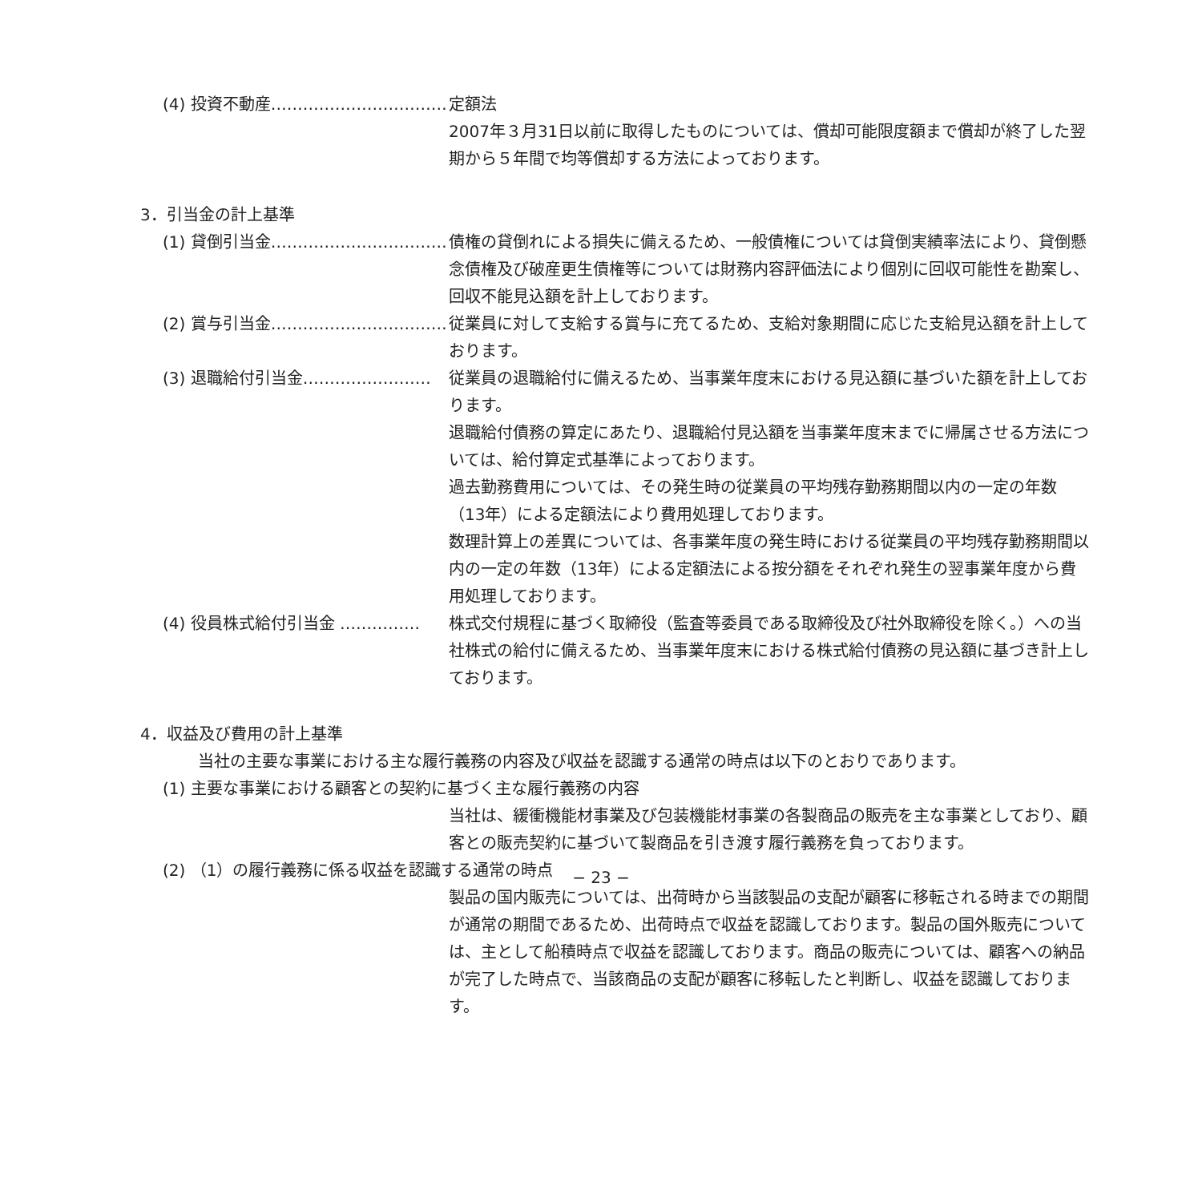(4) 投資不動産…………………………… 定額法
2007年３月31日以前に取得したものについては、償却可能限度額まで償却が終了した翌期から５年間で均等償却する方法によっております。
3．引当金の計上基準
(1) 貸倒引当金…………………………… 債権の貸倒れによる損失に備えるため、一般債権については貸倒実績率法により、貸倒懸念債権及び破産更生債権等については財務内容評価法により個別に回収可能性を勘案し、回収不能見込額を計上しております。
(2) 賞与引当金…………………………… 従業員に対して支給する賞与に充てるため、支給対象期間に応じた支給見込額を計上しております。
(3) 退職給付引当金…………………… 従業員の退職給付に備えるため、当事業年度末における見込額に基づいた額を計上しております。
退職給付債務の算定にあたり、退職給付見込額を当事業年度末までに帰属させる方法については、給付算定式基準によっております。
過去勤務費用については、その発生時の従業員の平均残存勤務期間以内の一定の年数（13年）による定額法により費用処理しております。
数理計算上の差異については、各事業年度の発生時における従業員の平均残存勤務期間以内の一定の年数（13年）による定額法による按分額をそれぞれ発生の翌事業年度から費用処理しております。
(4) 役員株式給付引当金 …………… 株式交付規程に基づく取締役（監査等委員である取締役及び社外取締役を除く。）への当社株式の給付に備えるため、当事業年度末における株式給付債務の見込額に基づき計上しております。
4．収益及び費用の計上基準
当社の主要な事業における主な履行義務の内容及び収益を認識する通常の時点は以下のとおりであります。
(1) 主要な事業における顧客との契約に基づく主な履行義務の内容
当社は、緩衝機能材事業及び包装機能材事業の各製商品の販売を主な事業としており、顧客との販売契約に基づいて製商品を引き渡す履行義務を負っております。
(2) （1）の履行義務に係る収益を認識する通常の時点
製品の国内販売については、出荷時から当該製品の支配が顧客に移転される時までの期間が通常の期間であるため、出荷時点で収益を認識しております。製品の国外販売については、主として船積時点で収益を認識しております。商品の販売については、顧客への納品が完了した時点で、当該商品の支配が顧客に移転したと判断し、収益を認識しております。
− 23 −